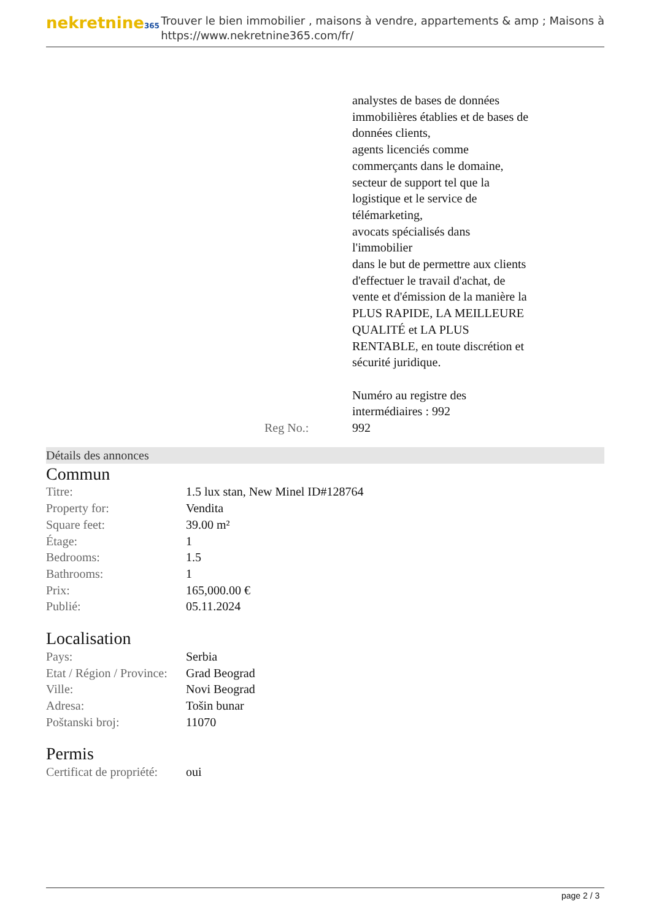nekretnine365
Trouver le bien immobilier , maisons à vendre, appartements & amp ; Maisons à
https://www.nekretnine365.com/fr/
analystes de bases de données immobilières établies et de bases de données clients,
agents licenciés comme commerçants dans le domaine,
secteur de support tel que la logistique et le service de télémarketing,
avocats spécialisés dans l'immobilier
dans le but de permettre aux clients d'effectuer le travail d'achat, de vente et d'émission de la manière la PLUS RAPIDE, LA MEILLEURE QUALITÉ et LA PLUS RENTABLE, en toute discrétion et sécurité juridique.
Numéro au registre des intermédiaires : 992
Reg No.: 992
Détails des annonces
Commun
| Titre: | 1.5 lux stan, New Minel ID#128764 |
| Property for: | Vendita |
| Square feet: | 39.00 m² |
| Étage: | 1 |
| Bedrooms: | 1.5 |
| Bathrooms: | 1 |
| Prix: | 165,000.00 € |
| Publié: | 05.11.2024 |
Localisation
| Pays: | Serbia |
| Etat / Région / Province: | Grad Beograd |
| Ville: | Novi Beograd |
| Adresa: | Tošin bunar |
| Poštanski broj: | 11070 |
Permis
| Certificat de propriété: | oui |
page 2 / 3